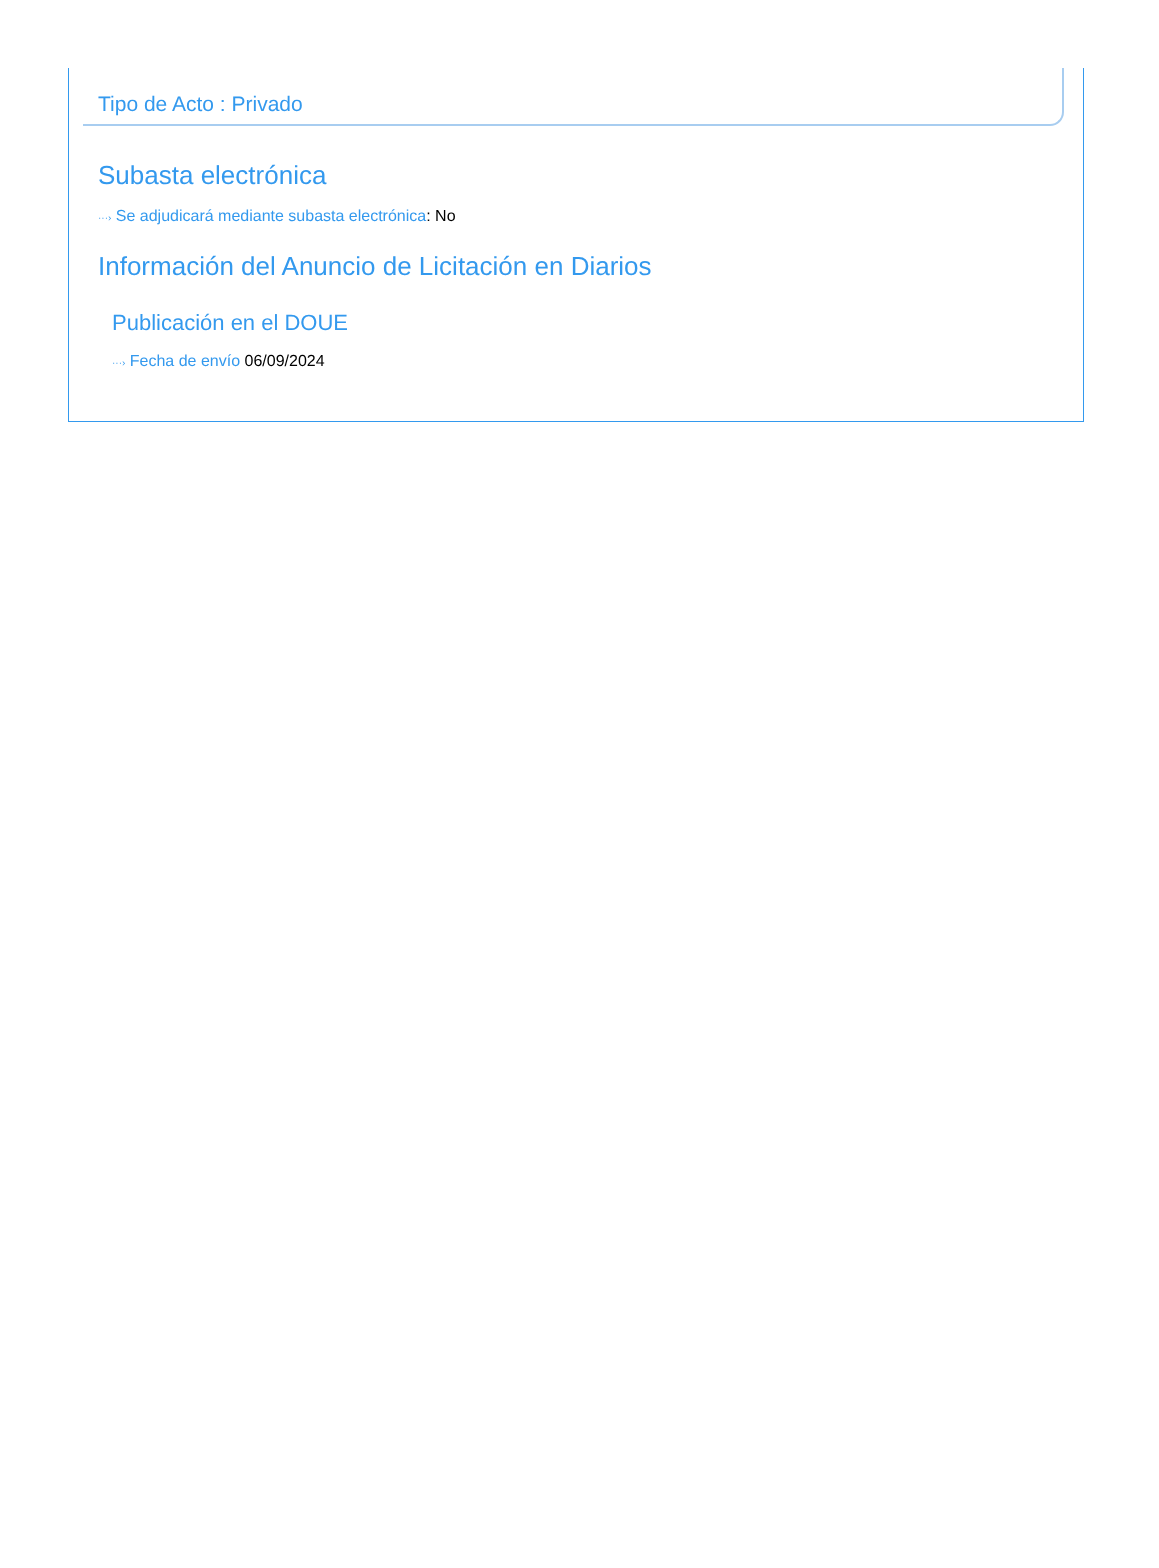Tipo de Acto : Privado
Subasta electrónica
···› Se adjudicará mediante subasta electrónica: No
Información del Anuncio de Licitación en Diarios
Publicación en el DOUE
···› Fecha de envío 06/09/2024